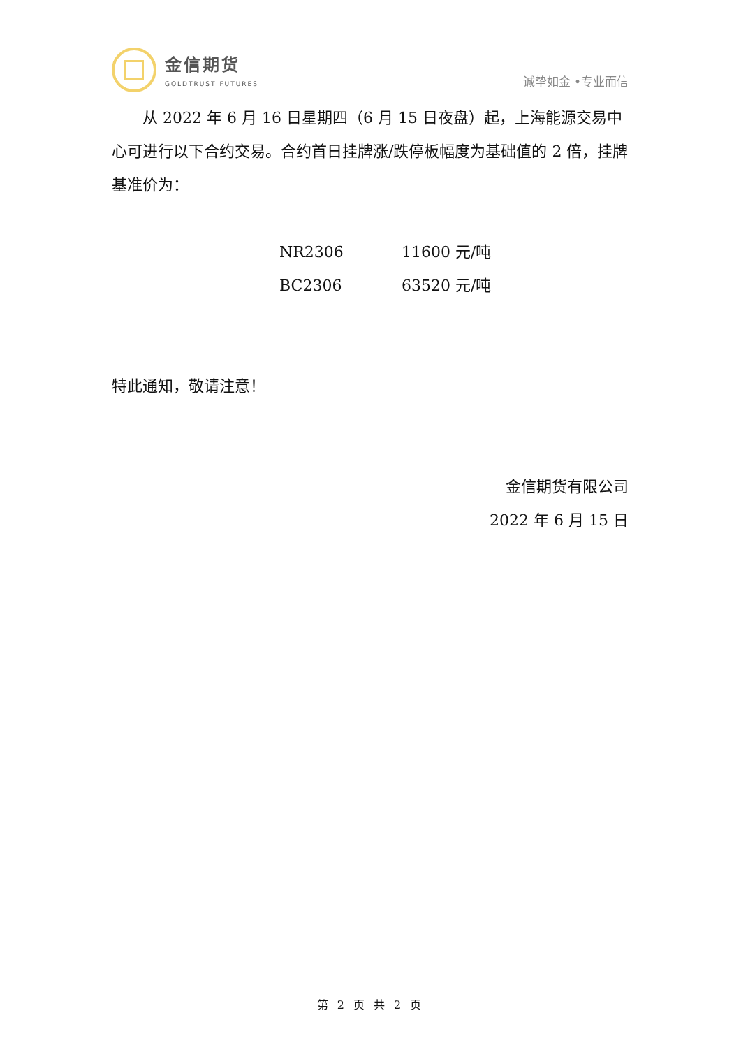金信期货
GOLDTRUST FUTURES
诚挚如金 •专业而信
从 2022 年 6 月 16 日星期四（6 月 15 日夜盘）起，上海能源交易中心可进行以下合约交易。合约首日挂牌涨/跌停板幅度为基础值的 2 倍，挂牌基准价为：
| NR2306 | 11600 元/吨 |
| BC2306 | 63520 元/吨 |
特此通知，敬请注意！
金信期货有限公司
2022 年 6 月 15 日
第 2 页 共 2 页